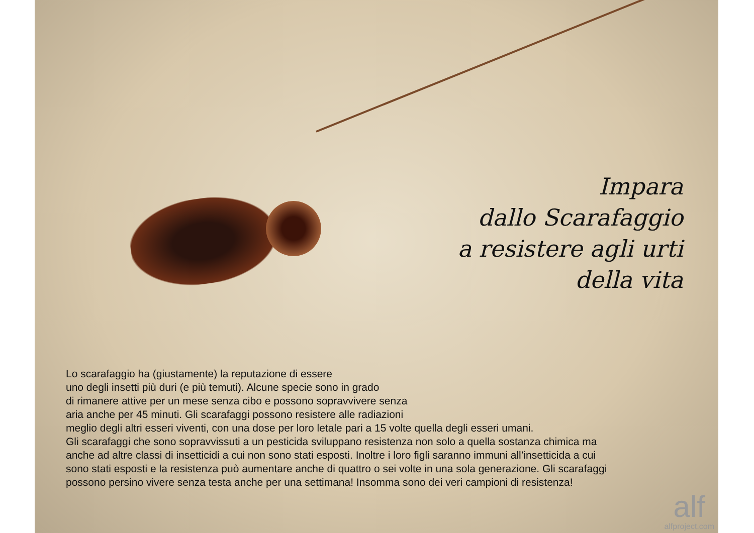Impara
dallo Scarafaggio
a resistere agli urti
della vita
Lo scarafaggio ha (giustamente) la reputazione di essere
uno degli insetti più duri (e più temuti). Alcune specie sono in grado
di rimanere attive per un mese senza cibo e possono sopravvivere senza
aria anche per 45 minuti. Gli scarafaggi possono resistere alle radiazioni
meglio degli altri esseri viventi, con una dose per loro letale pari a 15 volte quella degli esseri umani.
Gli scarafaggi che sono sopravvissuti a un pesticida sviluppano resistenza non solo a quella sostanza chimica ma
anche ad altre classi di insetticidi a cui non sono stati esposti. Inoltre i loro figli saranno immuni all’insetticida a cui
sono stati esposti e la resistenza può aumentare anche di quattro o sei volte in una sola generazione. Gli scarafaggi
possono persino vivere senza testa anche per una settimana! Insomma sono dei veri campioni di resistenza!
alf
alfproject.com